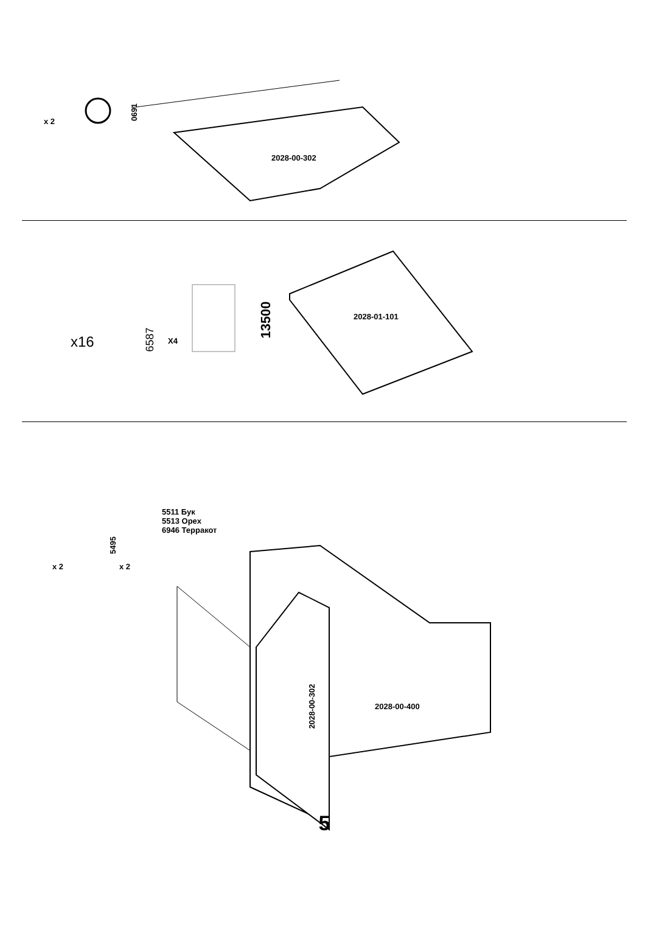x 2
0691
2028-00-302
x16 6587 X4
13500 2028-01-101
x 2
5495
x 2
5511 Бук
5513 Орех
6946 Терракот
2028-00-302 2028-00-400
5